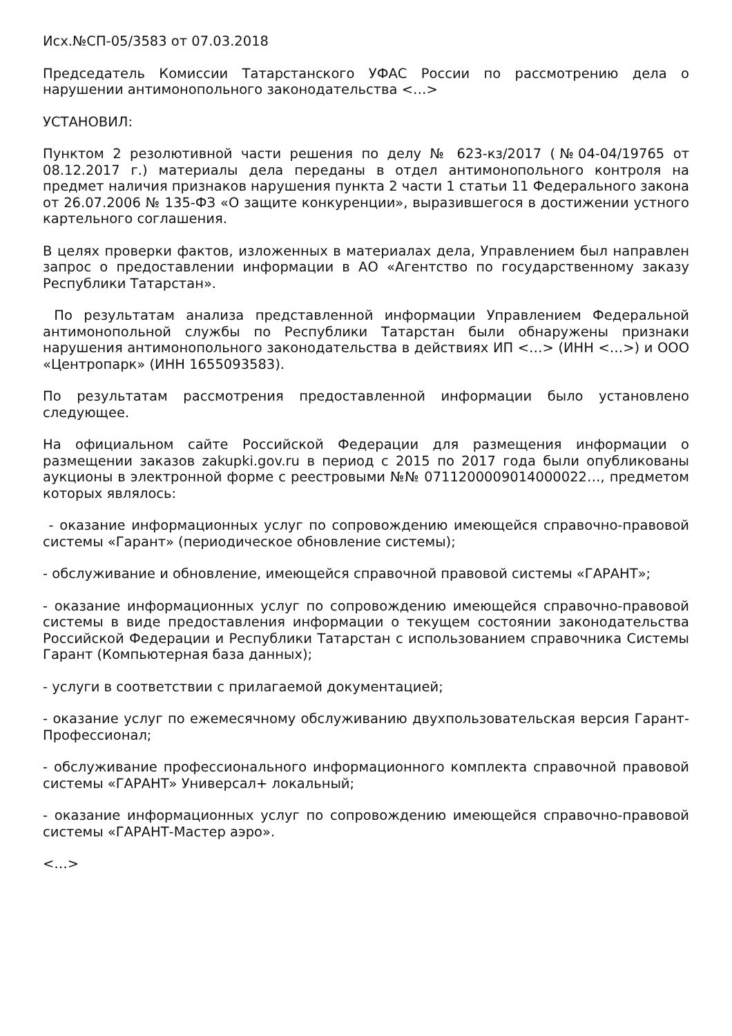Исх.№СП-05/3583 от 07.03.2018
Председатель Комиссии Татарстанского УФАС России по рассмотрению дела о нарушении антимонопольного законодательства <…>
УСТАНОВИЛ:
Пунктом 2 резолютивной части решения по делу № 623-кз/2017 (№04-04/19765 от 08.12.2017 г.) материалы дела переданы в отдел антимонопольного контроля на предмет наличия признаков нарушения пункта 2 части 1 статьи 11 Федерального закона от 26.07.2006 № 135-ФЗ «О защите конкуренции», выразившегося в достижении устного картельного соглашения.
В целях проверки фактов, изложенных в материалах дела, Управлением был направлен запрос о предоставлении информации в АО «Агентство по государственному заказу Республики Татарстан».
По результатам анализа представленной информации Управлением Федеральной антимонопольной службы по Республики Татарстан были обнаружены признаки нарушения антимонопольного законодательства в действиях ИП <…> (ИНН <…>) и ООО «Центропарк» (ИНН 1655093583).
По результатам рассмотрения предоставленной информации было установлено следующее.
На официальном сайте Российской Федерации для размещения информации о размещении заказов zakupki.gov.ru в период с 2015 по 2017 года были опубликованы аукционы в электронной форме с реестровыми №№ 0711200009014000022…, предметом которых являлось:
- оказание информационных услуг по сопровождению имеющейся справочно-правовой системы «Гарант» (периодическое обновление системы);
- обслуживание и обновление, имеющейся справочной правовой системы «ГАРАНТ»;
- оказание информационных услуг по сопровождению имеющейся справочно-правовой системы в виде предоставления информации о текущем состоянии законодательства Российской Федерации и Республики Татарстан с использованием справочника Системы Гарант (Компьютерная база данных);
- услуги в соответствии с прилагаемой документацией;
- оказание услуг по ежемесячному обслуживанию двухпользовательская версия Гарант-Профессионал;
- обслуживание профессионального информационного комплекта справочной правовой системы «ГАРАНТ» Универсал+ локальный;
- оказание информационных услуг по сопровождению имеющейся справочно-правовой системы «ГАРАНТ-Мастер аэро».
<…>